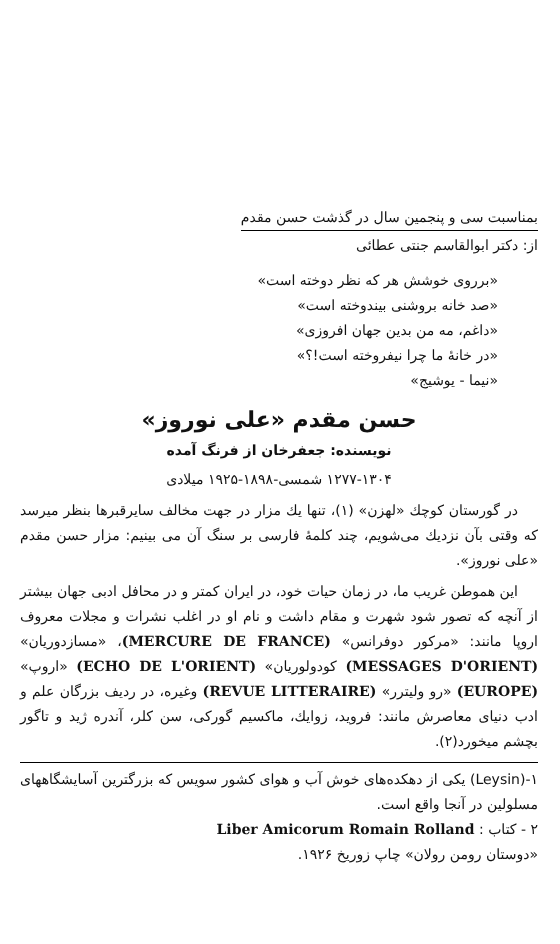بمناسبت سی و پنجمین سال در گذشت حسن مقدم
از: دکتر ابوالقاسم جنتی عطائی
«برروی خوشش هر که نظر دوخته است»
«صد خانه بروشنی بیندوخته است»
«داغم، مه من بدین جهان افروزی»
«در خانهٔ ما چرا نیفروخته است!؟»
«نیما - یوشیج»
حسن مقدم «علی نوروز»
نویسنده: جعفرخان از فرنگ آمده
۱۲۷۷-۱۳۰۴ شمسی-۱۸۹۸-۱۹۲۵ میلادی
در گورستان کوچك «لهزن» (۱)، تنها یك مزار در جهت مخالف سایرقبرها بنظر میرسد که وقتی بآن نزدیك می‌شویم، چند کلمهٔ فارسی بر سنگ آن می بینیم: مزار حسن مقدم «علی نوروز».
این هموطن غریب ما، در زمان حیات خود، در ایران کمتر و در محافل ادبی جهان بیشتر از آنچه که تصور شود شهرت و مقام داشت و نام او در اغلب نشرات و مجلات معروف اروپا مانند: «مرکور دوفرانس» (MERCURE DE FRANCE)، «مسازدوریان» (MESSAGES D'ORIENT) کودولوریان» (ECHO DE L'ORIENT) «اروپ» (EUROPE) «رو ولیترر» (REVUE LITTERAIRE) وغیره، در ردیف بزرگان علم و ادب دنیای معاصرش مانند: فروید، زوایك، ماکسیم گورکی، سن کلر، آندره ژید و تاگور بچشم میخورد(۲).
۱-(Leysin) یکی از دهکده‌های خوش آب و هوای کشور سویس که بزرگترین آسایشگاههای مسلولین در آنجا واقع است.
۲ - کتاب : Liber Amicorum Romain Rolland
«دوستان رومن رولان» چاپ زوریخ ۱۹۲۶.